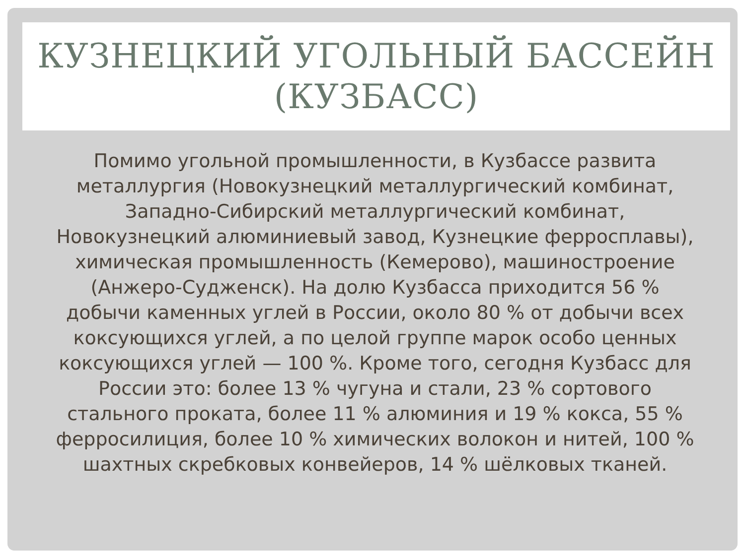КУЗНЕЦКИЙ УГОЛЬНЫЙ БАССЕЙН (КУЗБАСС)
Помимо угольной промышленности, в Кузбассе развита металлургия (Новокузнецкий металлургический комбинат, Западно-Сибирский металлургический комбинат, Новокузнецкий алюминиевый завод, Кузнецкие ферросплавы), химическая промышленность (Кемерово), машиностроение (Анжеро-Судженск). На долю Кузбасса приходится 56 % добычи каменных углей в России, около 80 % от добычи всех коксующихся углей, а по целой группе марок особо ценных коксующихся углей — 100 %. Кроме того, сегодня Кузбасс для России это: более 13 % чугуна и стали, 23 % сортового стального проката, более 11 % алюминия и 19 % кокса, 55 % ферросилиция, более 10 % химических волокон и нитей, 100 % шахтных скребковых конвейеров, 14 % шёлковых тканей.